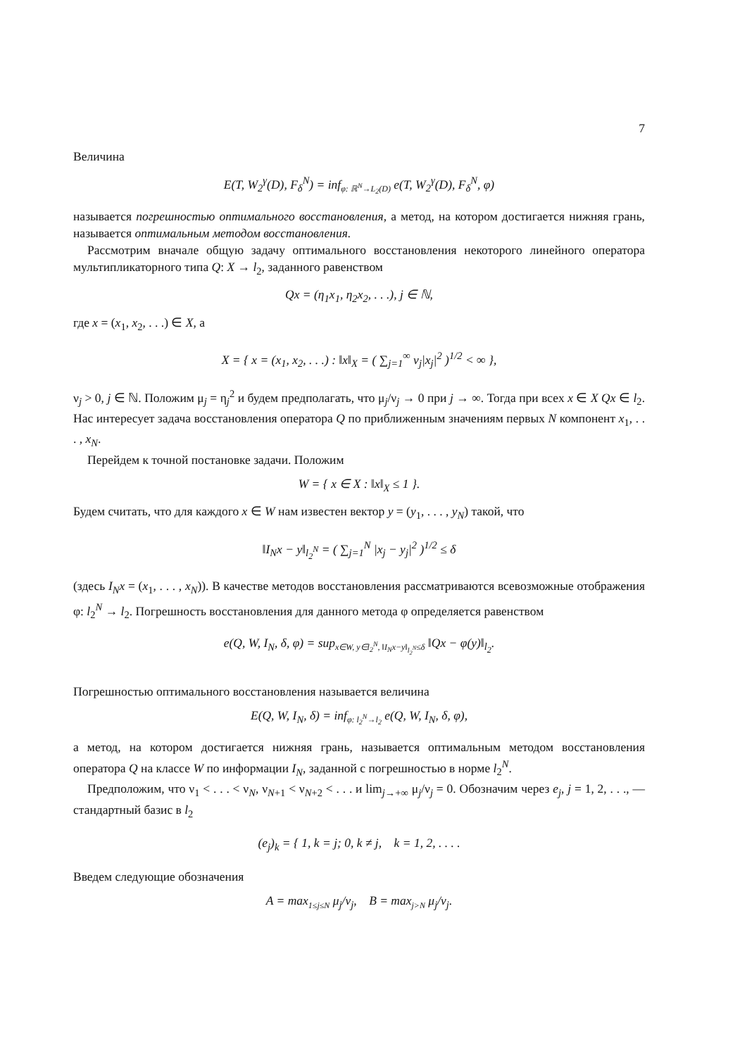7
Величина
E(T, W<sub>2</sub><sup>γ</sup>(D), F<sub>δ</sub><sup>N</sup>) = inf<sub>φ: ℝ<sup>N</sup>→L<sub>2</sub>(D)</sub> e(T, W<sub>2</sub><sup>γ</sup>(D), F<sub>δ</sub><sup>N</sup>, φ)
называется погрешностью оптимального восстановления, а метод, на котором достигается нижняя грань, называется оптимальным методом восстановления.
Рассмотрим вначале общую задачу оптимального восстановления некоторого линейного оператора мультипликаторного типа Q: X → l<sub>2</sub>, заданного равенством
Qx = (η<sub>1</sub>x<sub>1</sub>, η<sub>2</sub>x<sub>2</sub>, . . .), j ∈ ℕ,
где x = (x<sub>1</sub>, x<sub>2</sub>, . . .) ∈ X, а
X = { x = (x<sub>1</sub>, x<sub>2</sub>, . . .) : ‖x‖<sub>X</sub> = ( ∑<sub>j=1</sub><sup>∞</sup> ν<sub>j</sub>|x<sub>j</sub>|<sup>2</sup> )<sup>1/2</sup> < ∞ },
ν<sub>j</sub> > 0, j ∈ ℕ. Положим μ<sub>j</sub> = η<sub>j</sub><sup>2</sup> и будем предполагать, что μ<sub>j</sub>/ν<sub>j</sub> → 0 при j → ∞. Тогда при всех x ∈ X Qx ∈ l<sub>2</sub>. Нас интересует задача восстановления оператора Q по приближенным значениям первых N компонент x<sub>1</sub>, . . . , x<sub>N</sub>.
Перейдем к точной постановке задачи. Положим
W = { x ∈ X : ‖x‖<sub>X</sub> ≤ 1 }.
Будем считать, что для каждого x ∈ W нам известен вектор y = (y<sub>1</sub>, . . . , y<sub>N</sub>) такой, что
‖I<sub>N</sub>x − y‖<sub>l<sub>2</sub><sup>N</sup></sub> = ( ∑<sub>j=1</sub><sup>N</sup> |x<sub>j</sub> − y<sub>j</sub>|<sup>2</sup> )<sup>1/2</sup> ≤ δ
(здесь I<sub>N</sub>x = (x<sub>1</sub>, . . . , x<sub>N</sub>)). В качестве методов восстановления рассматриваются всевозможные отображения φ: l<sub>2</sub><sup>N</sup> → l<sub>2</sub>. Погрешность восстановления для данного метода φ определяется равенством
e(Q, W, I<sub>N</sub>, δ, φ) = sup<sub>x∈W, y∈l<sub>2</sub><sup>N</sup>, ‖I<sub>N</sub>x−y‖<sub>l<sub>2</sub><sup>N</sup></sub>≤δ</sub> ‖Qx − φ(y)‖<sub>l<sub>2</sub></sub>.
Погрешностью оптимального восстановления называется величина
E(Q, W, I<sub>N</sub>, δ) = inf<sub>φ: l<sub>2</sub><sup>N</sup>→l<sub>2</sub></sub> e(Q, W, I<sub>N</sub>, δ, φ),
а метод, на котором достигается нижняя грань, называется оптимальным методом восстановления оператора Q на классе W по информации I<sub>N</sub>, заданной с погрешностью в норме l<sub>2</sub><sup>N</sup>.
Предположим, что ν<sub>1</sub> < . . . < ν<sub>N</sub>, ν<sub>N+1</sub> < ν<sub>N+2</sub> < . . . и lim<sub>j→+∞</sub> μ<sub>j</sub>/ν<sub>j</sub> = 0. Обозначим через e<sub>j</sub>, j = 1, 2, . . ., — стандартный базис в l<sub>2</sub>
(e<sub>j</sub>)<sub>k</sub> = { 1, k = j; 0, k ≠ j, k = 1, 2, . . . .
Введем следующие обозначения
A = max<sub>1≤j≤N</sub> μ<sub>j</sub>/ν<sub>j</sub>, B = max<sub>j>N</sub> μ<sub>j</sub>/ν<sub>j</sub>.